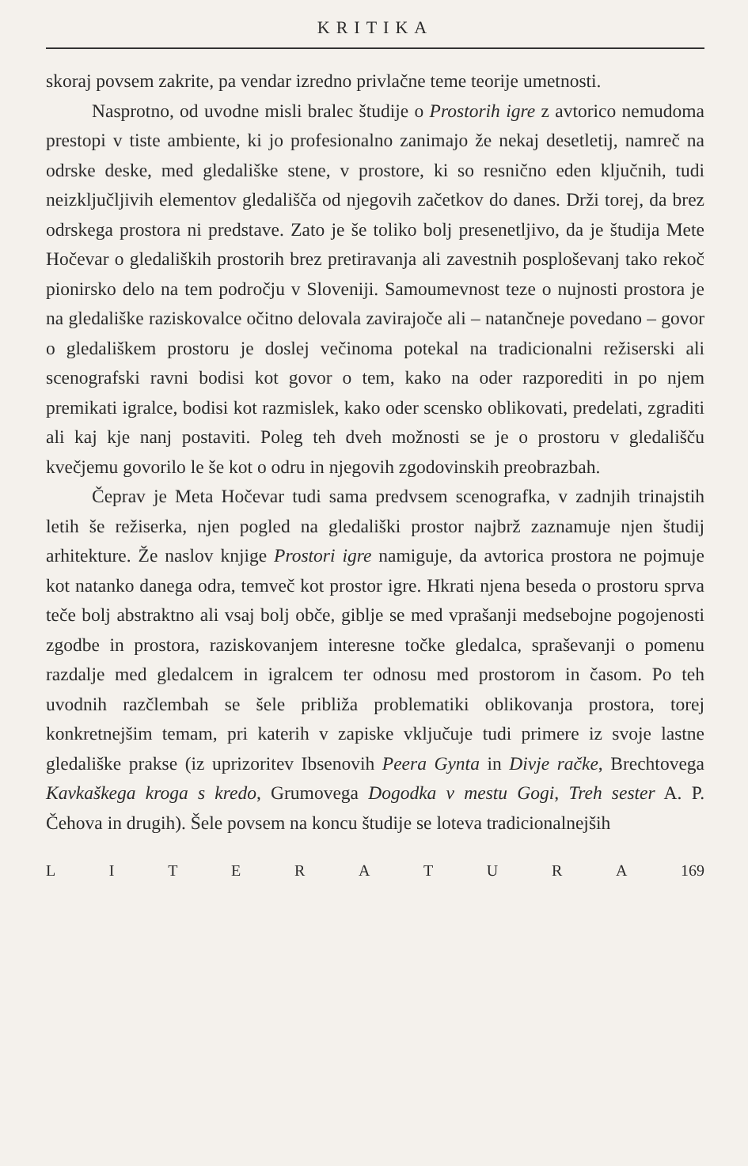KRITIKA
skoraj povsem zakrite, pa vendar izredno privlačne teme teorije umetnosti.
Nasprotno, od uvodne misli bralec študije o Prostorih igre z avtorico nemudoma prestopi v tiste ambiente, ki jo profesionalno zanimajo že nekaj desetletij, namreč na odrske deske, med gledališke stene, v prostore, ki so resnično eden ključnih, tudi neizključljivih elementov gledališča od njegovih začetkov do danes. Drži torej, da brez odrskega prostora ni predstave. Zato je še toliko bolj presenetljivo, da je študija Mete Hočevar o gledaliških prostorih brez pretiravanja ali zavestnih posploševanj tako rekoč pionirsko delo na tem področju v Sloveniji. Samoumevnost teze o nujnosti prostora je na gledališke raziskovalce očitno delovala zavirajoče ali – natančneje povedano – govor o gledališkem prostoru je doslej večinoma potekal na tradicionalni režiserski ali scenografski ravni bodisi kot govor o tem, kako na oder razporediti in po njem premikati igralce, bodisi kot razmislek, kako oder scensko oblikovati, predelati, zgraditi ali kaj kje nanj postaviti. Poleg teh dveh možnosti se je o prostoru v gledališču kvečjemu govorilo le še kot o odru in njegovih zgodovinskih preobrazbah.
Čeprav je Meta Hočevar tudi sama predvsem scenografka, v zadnjih trinajstih letih še režiserka, njen pogled na gledališki prostor najbrž zaznamuje njen študij arhitekture. Že naslov knjige Prostori igre namiguje, da avtorica prostora ne pojmuje kot natanko danega odra, temveč kot prostor igre. Hkrati njena beseda o prostoru sprva teče bolj abstraktno ali vsaj bolj obče, giblje se med vprašanji medsebojne pogojenosti zgodbe in prostora, raziskovanjem interesne točke gledalca, spraševanji o pomenu razdalje med gledalcem in igralcem ter odnosu med prostorom in časom. Po teh uvodnih razčlembah se šele približa problematiki oblikovanja prostora, torej konkretnejšim temam, pri katerih v zapiske vključuje tudi primere iz svoje lastne gledališke prakse (iz uprizoritev Ibsenovih Peera Gynta in Divje račke, Brechtovega Kavkaškega kroga s kredo, Grumovega Dogodka v mestu Gogi, Treh sester A. P. Čehova in drugih). Šele povsem na koncu študije se loteva tradicionalnejših
L I T E R A T U R A 169